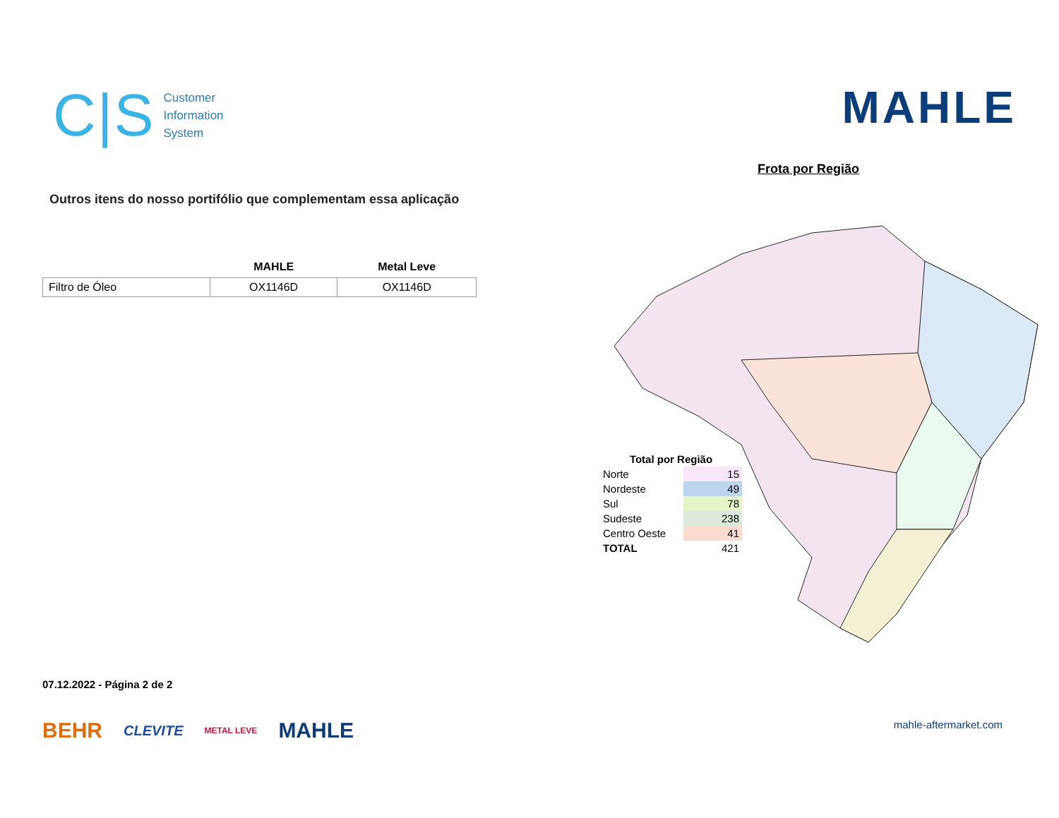C|S
Customer
Information
System
Outros itens do nosso portifólio que complementam essa aplicação
| | MAHLE | Metal Leve |
| --- | --- | --- |
| Filtro de Óleo | OX1146D | OX1146D |
07.12.2022 - Página 2 de 2
BEHR CLEVITE METAL LEVE MAHLE
MAHLE
Frota por Região
| Total por Região | |
| Norte | 15 |
| Nordeste | 49 |
| Sul | 78 |
| Sudeste | 238 |
| Centro Oeste | 41 |
| TOTAL | 421 |
mahle-aftermarket.com